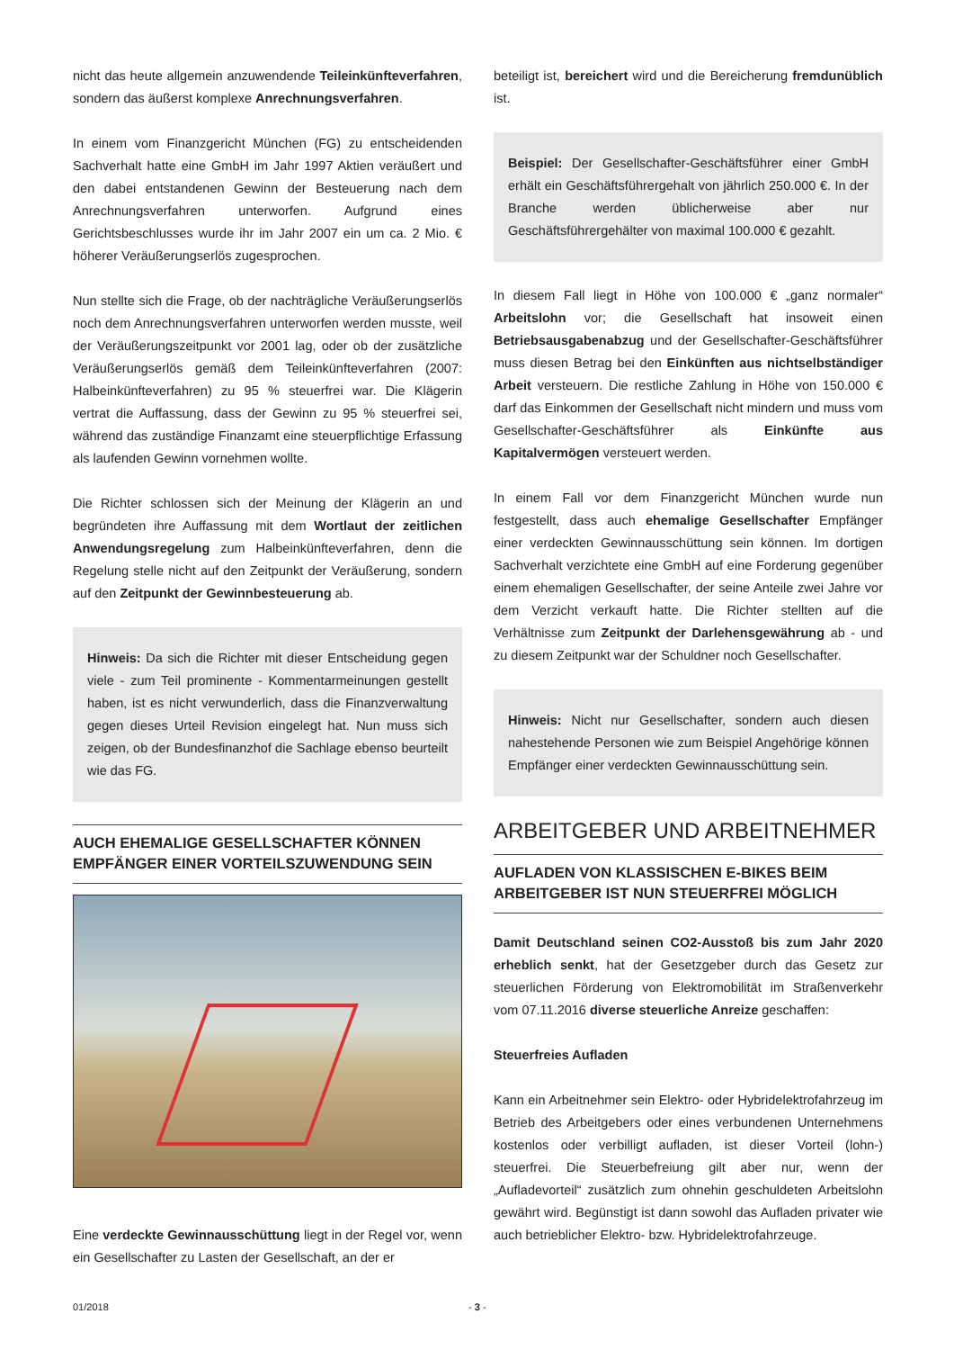nicht das heute allgemein anzuwendende Teileinkünfteverfahren, sondern das äußerst komplexe Anrechnungsverfahren.
In einem vom Finanzgericht München (FG) zu entscheidenden Sachverhalt hatte eine GmbH im Jahr 1997 Aktien veräußert und den dabei entstandenen Gewinn der Besteuerung nach dem Anrechnungsverfahren unterworfen. Aufgrund eines Gerichtsbeschlusses wurde ihr im Jahr 2007 ein um ca. 2 Mio. € höherer Veräußerungserlös zugesprochen.
Nun stellte sich die Frage, ob der nachträgliche Veräußerungserlös noch dem Anrechnungsverfahren unterworfen werden musste, weil der Veräußerungszeitpunkt vor 2001 lag, oder ob der zusätzliche Veräußerungserlös gemäß dem Teileinkünfteverfahren (2007: Halbeinkünfteverfahren) zu 95 % steuerfrei war. Die Klägerin vertrat die Auffassung, dass der Gewinn zu 95 % steuerfrei sei, während das zuständige Finanzamt eine steuerpflichtige Erfassung als laufenden Gewinn vornehmen wollte.
Die Richter schlossen sich der Meinung der Klägerin an und begründeten ihre Auffassung mit dem Wortlaut der zeitlichen Anwendungsregelung zum Halbeinkünfteverfahren, denn die Regelung stelle nicht auf den Zeitpunkt der Veräußerung, sondern auf den Zeitpunkt der Gewinnbesteuerung ab.
Hinweis: Da sich die Richter mit dieser Entscheidung gegen viele - zum Teil prominente - Kommentarmeinungen gestellt haben, ist es nicht verwunderlich, dass die Finanzverwaltung gegen dieses Urteil Revision eingelegt hat. Nun muss sich zeigen, ob der Bundesfinanzhof die Sachlage ebenso beurteilt wie das FG.
AUCH EHEMALIGE GESELLSCHAFTER KÖNNEN EMPFÄNGER EINER VORTEILSZUWENDUNG SEIN
Eine verdeckte Gewinnausschüttung liegt in der Regel vor, wenn ein Gesellschafter zu Lasten der Gesellschaft, an der er
beteiligt ist, bereichert wird und die Bereicherung fremdunüblich ist.
Beispiel: Der Gesellschafter-Geschäftsführer einer GmbH erhält ein Geschäftsführergehalt von jährlich 250.000 €. In der Branche werden üblicherweise aber nur Geschäftsführergehälter von maximal 100.000 € gezahlt.
In diesem Fall liegt in Höhe von 100.000 € „ganz normaler“ Arbeitslohn vor; die Gesellschaft hat insoweit einen Betriebsausgabenabzug und der Gesellschafter-Geschäftsführer muss diesen Betrag bei den Einkünften aus nichtselbständiger Arbeit versteuern. Die restliche Zahlung in Höhe von 150.000 € darf das Einkommen der Gesellschaft nicht mindern und muss vom Gesellschafter-Geschäftsführer als Einkünfte aus Kapitalvermögen versteuert werden.
In einem Fall vor dem Finanzgericht München wurde nun festgestellt, dass auch ehemalige Gesellschafter Empfänger einer verdeckten Gewinnausschüttung sein können. Im dortigen Sachverhalt verzichtete eine GmbH auf eine Forderung gegenüber einem ehemaligen Gesellschafter, der seine Anteile zwei Jahre vor dem Verzicht verkauft hatte. Die Richter stellten auf die Verhältnisse zum Zeitpunkt der Darlehensgewährung ab - und zu diesem Zeitpunkt war der Schuldner noch Gesellschafter.
Hinweis: Nicht nur Gesellschafter, sondern auch diesen nahestehende Personen wie zum Beispiel Angehörige können Empfänger einer verdeckten Gewinnausschüttung sein.
ARBEITGEBER UND ARBEITNEHMER
AUFLADEN VON KLASSISCHEN E-BIKES BEIM ARBEITGEBER IST NUN STEUERFREI MÖGLICH
Damit Deutschland seinen CO2-Ausstoß bis zum Jahr 2020 erheblich senkt, hat der Gesetzgeber durch das Gesetz zur steuerlichen Förderung von Elektromobilität im Straßenverkehr vom 07.11.2016 diverse steuerliche Anreize geschaffen:
Steuerfreies Aufladen
Kann ein Arbeitnehmer sein Elektro- oder Hybridelektrofahrzeug im Betrieb des Arbeitgebers oder eines verbundenen Unternehmens kostenlos oder verbilligt aufladen, ist dieser Vorteil (lohn-) steuerfrei. Die Steuerbefreiung gilt aber nur, wenn der „Aufladevorteil“ zusätzlich zum ohnehin geschuldeten Arbeitslohn gewährt wird. Begünstigt ist dann sowohl das Aufladen privater wie auch betrieblicher Elektro- bzw. Hybridelektrofahrzeuge.
01/2018 - 3 -